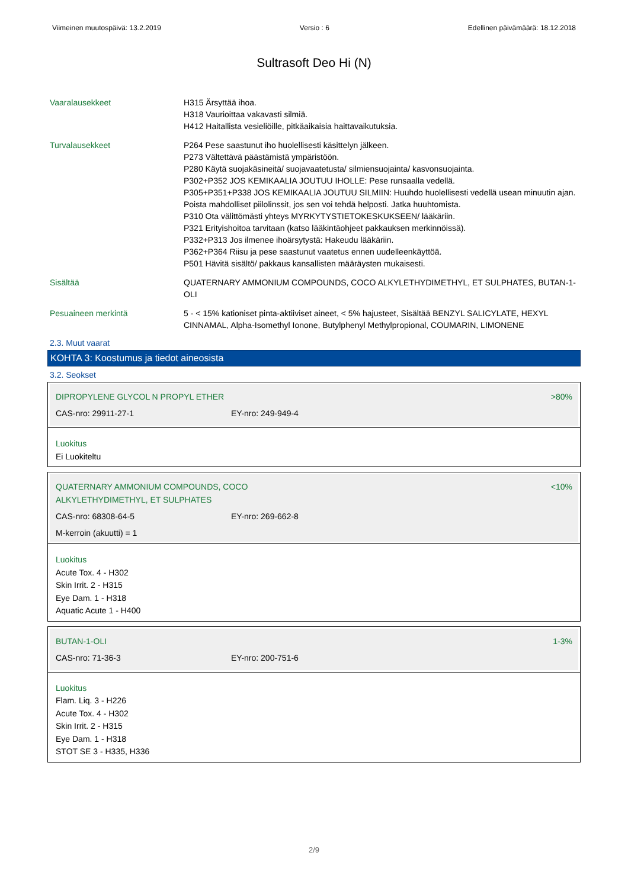Viimeinen muutospäivä: 13.2.2019 Versio : 6 Edellinen päivämäärä: 18.12.2018
Sultrasoft Deo Hi (N)
Vaaralausekkeet H315 Ärsyttää ihoa.
H318 Vaurioittaa vakavasti silmiä.
H412 Haitallista vesieliöille, pitkäaikaisia haittavaikutuksia.
Turvalausekkeet P264 Pese saastunut iho huolellisesti käsittelyn jälkeen.
P273 Vältettävä päästämistä ympäristöön.
P280 Käytä suojakäsineitä/ suojavaatetusta/ silmiensuojainta/ kasvonsuojainta.
P302+P352 JOS KEMIKAALIA JOUTUU IHOLLE: Pese runsaalla vedellä.
P305+P351+P338 JOS KEMIKAALIA JOUTUU SILMIIN: Huuhdo huolellisesti vedellä usean minuutin ajan. Poista mahdolliset piilolinssit, jos sen voi tehdä helposti. Jatka huuhtomista.
P310 Ota välittömästi yhteys MYRKYTYSTIETOKESKUKSEEN/ lääkäriin.
P321 Erityishoitoa tarvitaan (katso lääkintäohjeet pakkauksen merkinnöissä).
P332+P313 Jos ilmenee ihoärsytystä: Hakeudu lääkäriin.
P362+P364 Riisu ja pese saastunut vaatetus ennen uudelleenkäyttöä.
P501 Hävitä sisältö/ pakkaus kansallisten määräysten mukaisesti.
Sisältää QUATERNARY AMMONIUM COMPOUNDS, COCO ALKYLETHYDIMETHYL, ET SULPHATES, BUTAN-1-OLI
Pesuaineen merkintä 5 - < 15% kationiset pinta-aktiiviset aineet, < 5% hajusteet, Sisältää BENZYL SALICYLATE, HEXYL CINNAMAL, Alpha-Isomethyl Ionone, Butylphenyl Methylpropional, COUMARIN, LIMONENE
2.3. Muut vaarat
KOHTA 3: Koostumus ja tiedot aineosista
3.2. Seokset
DIPROPYLENE GLYCOL N PROPYL ETHER >80%
CAS-nro: 29911-27-1 EY-nro: 249-949-4
Luokitus
Ei Luokiteltu
QUATERNARY AMMONIUM COMPOUNDS, COCO
ALKYLETHYDIMETHYL, ET SULPHATES <10%
CAS-nro: 68308-64-5 EY-nro: 269-662-8
M-kerroin (akuutti) = 1
Luokitus
Acute Tox. 4 - H302
Skin Irrit. 2 - H315
Eye Dam. 1 - H318
Aquatic Acute 1 - H400
BUTAN-1-OLI 1-3%
CAS-nro: 71-36-3 EY-nro: 200-751-6
Luokitus
Flam. Liq. 3 - H226
Acute Tox. 4 - H302
Skin Irrit. 2 - H315
Eye Dam. 1 - H318
STOT SE 3 - H335, H336
2/9